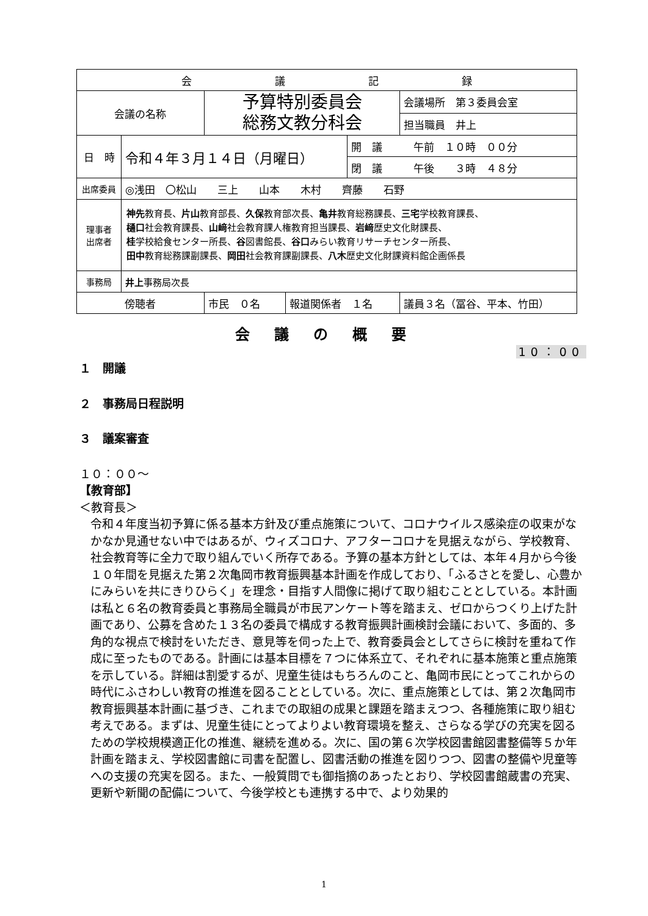| 会 議 記 録 | | | | | |
| 会議の名称 | | 予算特別委員会 総務文教分科会 | | | 会議場所 第３委員会室 |
| | | | | | 担当職員 井上 |
| 日 時 | 令和４年３月１４日（月曜日） | | | 開 議 午前 １０時 ００分 | |
| | | | | 閉 議 午後 ３時 ４８分 | |
| 出席委員 | ◎浅田 〇松山 三上 山本 木村 齊藤 石野 | | | | |
| 理事者 出席者 | 神先 教育長、 片山 教育部長、 久保 教育部次長、 亀井 教育総務課長、 三宅 学校教育課長、 樋口 社会教育課長、 山﨑 社会教育課人権教育担当課長、 岩﨑 歴史文化財課長、 桂 学校給食センター所長、 谷 図書館長、 谷口 みらい教育リサーチセンター所長、 田中 教育総務課副課長、 岡田 社会教育課副課長、 八木 歴史文化財課資料館企画係長 | | | | |
| 事務局 | 井上 事務局次長 | | | | |
| 傍聴者 | | 市民 ０名 | 報道関係者 １名 | | 議員３名（冨谷、平本、竹田） |
会議の概要
10：00
１　開議
２　事務局日程説明
３　議案審査
１０：００～
【教育部】
＜教育長＞
令和４年度当初予算に係る基本方針及び重点施策について、コロナウイルス感染症の収束がなかなか見通せない中ではあるが、ウィズコロナ、アフターコロナを見据えながら、学校教育、社会教育等に全力で取り組んでいく所存である。予算の基本方針としては、本年４月から今後１０年間を見据えた第２次亀岡市教育振興基本計画を作成しており、「ふるさとを愛し、心豊かにみらいを共にきりひらく」を理念・目指す人間像に掲げて取り組むこととしている。本計画は私と６名の教育委員と事務局全職員が市民アンケート等を踏まえ、ゼロからつくり上げた計画であり、公募を含めた１３名の委員で構成する教育振興計画検討会議において、多面的、多角的な視点で検討をいただき、意見等を伺った上で、教育委員会としてさらに検討を重ねて作成に至ったものである。計画には基本目標を７つに体系立て、それぞれに基本施策と重点施策を示している。詳細は割愛するが、児童生徒はもちろんのこと、亀岡市民にとってこれからの時代にふさわしい教育の推進を図ることとしている。次に、重点施策としては、第２次亀岡市教育振興基本計画に基づき、これまでの取組の成果と課題を踏まえつつ、各種施策に取り組む考えである。まずは、児童生徒にとってよりよい教育環境を整え、さらなる学びの充実を図るための学校規模適正化の推進、継続を進める。次に、国の第６次学校図書館図書整備等５か年計画を踏まえ、学校図書館に司書を配置し、図書活動の推進を図りつつ、図書の整備や児童等への支援の充実を図る。また、一般質問でも御指摘のあったとおり、学校図書館蔵書の充実、更新や新聞の配備について、今後学校とも連携する中で、より効果的
1